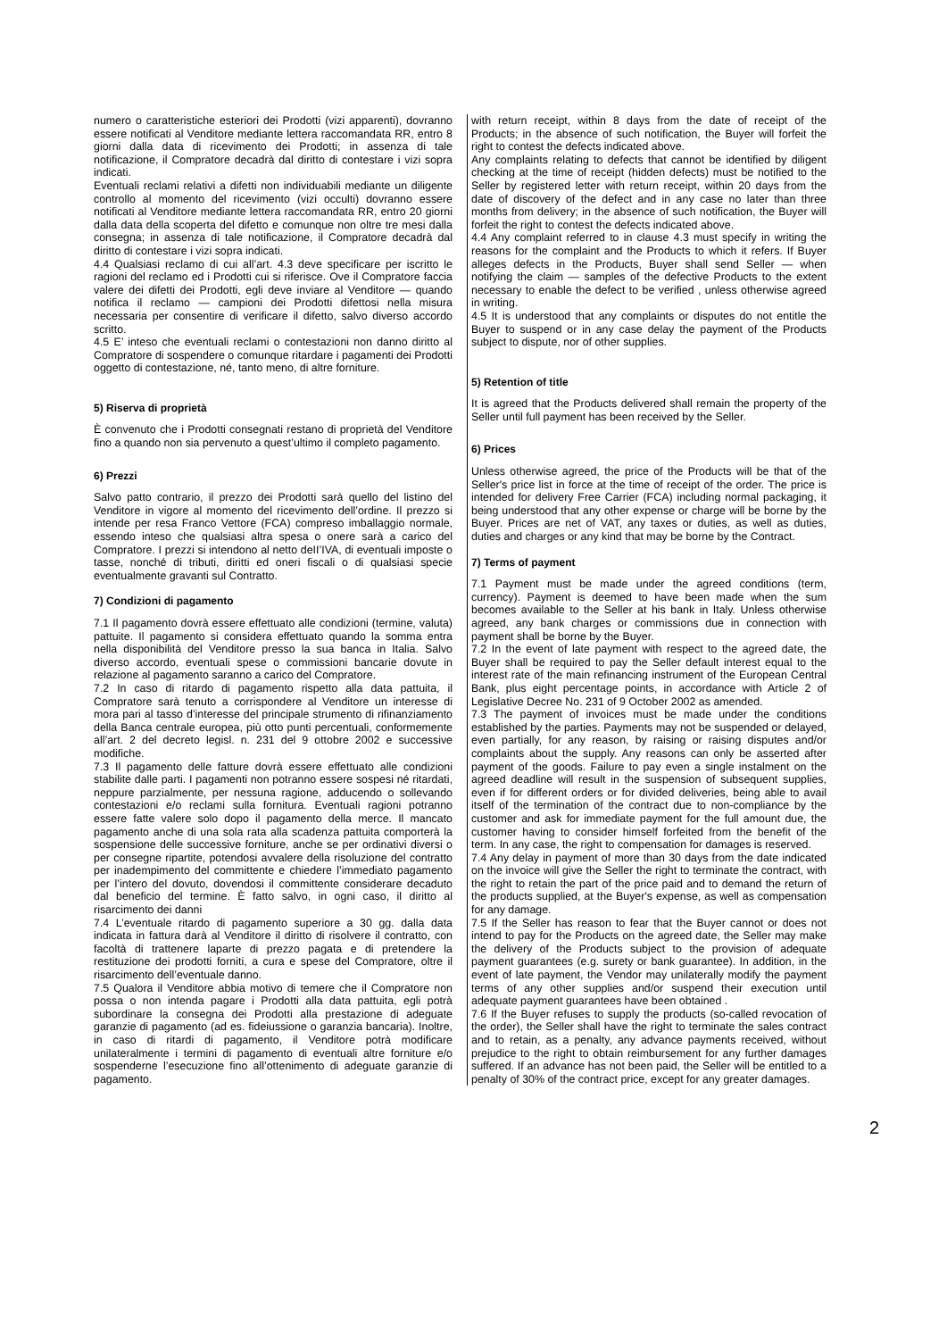numero o caratteristiche esteriori dei Prodotti (vizi apparenti), dovranno essere notificati al Venditore mediante lettera raccomandata RR, entro 8 giorni dalla data di ricevimento dei Prodotti; in assenza di tale notificazione, il Compratore decadrà dal diritto di contestare i vizi sopra indicati.
Eventuali reclami relativi a difetti non individuabili mediante un diligente controllo al momento del ricevimento (vizi occulti) dovranno essere notificati al Venditore mediante lettera raccomandata RR, entro 20 giorni dalla data della scoperta del difetto e comunque non oltre tre mesi dalla consegna; in assenza di tale notificazione, il Compratore decadrà dal diritto di contestare i vizi sopra indicati.
4.4 Qualsiasi reclamo di cui all’art. 4.3 deve specificare per iscritto le ragioni del reclamo ed i Prodotti cui si riferisce. Ove il Compratore faccia valere dei difetti dei Prodotti, egli deve inviare al Venditore — quando notifica il reclamo — campioni dei Prodotti difettosi nella misura necessaria per consentire di verificare il difetto, salvo diverso accordo scritto.
4.5 E’ inteso che eventuali reclami o contestazioni non danno diritto al Compratore di sospendere o comunque ritardare i pagamenti dei Prodotti oggetto di contestazione, né, tanto meno, di altre forniture.
5) Riserva di proprietà
È convenuto che i Prodotti consegnati restano di proprietà del Venditore fino a quando non sia pervenuto a quest’ultimo il completo pagamento.
6) Prezzi
Salvo patto contrario, il prezzo dei Prodotti sarà quello del listino del Venditore in vigore al momento del ricevimento dell’ordine. Il prezzo si intende per resa Franco Vettore (FCA) compreso imballaggio normale, essendo inteso che qualsiasi altra spesa o onere sarà a carico del Compratore. I prezzi si intendono al netto deII’IVA, di eventuali imposte o tasse, nonché di tributi, diritti ed oneri fiscali o di qualsiasi specie eventualmente gravanti sul Contratto.
7) Condizioni di pagamento
7.1 Il pagamento dovrà essere effettuato alle condizioni (termine, valuta) pattuite. Il pagamento si considera effettuato quando la somma entra nella disponibilità del Venditore presso la sua banca in Italia. Salvo diverso accordo, eventuali spese o commissioni bancarie dovute in relazione al pagamento saranno a carico del Compratore.
7.2 In caso di ritardo di pagamento rispetto alla data pattuita, il Compratore sarà tenuto a corrispondere al Venditore un interesse di mora pari al tasso d’interesse del principale strumento di rifinanziamento della Banca centrale europea, più otto punti percentuali, conformemente all’art. 2 del decreto legisl. n. 231 del 9 ottobre 2002 e successive modifiche.
7.3 Il pagamento delle fatture dovrà essere effettuato alle condizioni stabilite dalle parti. I pagamenti non potranno essere sospesi né ritardati, neppure parzialmente, per nessuna ragione, adducendo o sollevando contestazioni e/o reclami sulla fornitura. Eventuali ragioni potranno essere fatte valere solo dopo il pagamento della merce. Il mancato pagamento anche di una sola rata alla scadenza pattuita comporterà la sospensione delle successive forniture, anche se per ordinativi diversi o per consegne ripartite, potendosi avvalere della risoluzione del contratto per inadempimento del committente e chiedere l’immediato pagamento per l’intero del dovuto, dovendosi il committente considerare decaduto dal beneficio del termine. È fatto salvo, in ogni caso, il diritto al risarcimento dei danni
7.4 L’eventuale ritardo di pagamento superiore a 30 gg. dalla data indicata in fattura darà al Venditore il diritto di risolvere il contratto, con facoltà di trattenere laparte di prezzo pagata e di pretendere la restituzione dei prodotti forniti, a cura e spese del Compratore, oltre il risarcimento dell’eventuale danno.
7.5 Qualora il Venditore abbia motivo di temere che il Compratore non possa o non intenda pagare i Prodotti alla data pattuita, egli potrà subordinare la consegna dei Prodotti alla prestazione di adeguate garanzie di pagamento (ad es. fideiussione o garanzia bancaria). Inoltre, in caso di ritardi di pagamento, il Venditore potrà modificare unilateralmente i termini di pagamento di eventuali altre forniture e/o sospenderne l’esecuzione fino all’ottenimento di adeguate garanzie di pagamento.
with return receipt, within 8 days from the date of receipt of the Products; in the absence of such notification, the Buyer will forfeit the right to contest the defects indicated above.
Any complaints relating to defects that cannot be identified by diligent checking at the time of receipt (hidden defects) must be notified to the Seller by registered letter with return receipt, within 20 days from the date of discovery of the defect and in any case no later than three months from delivery; in the absence of such notification, the Buyer will forfeit the right to contest the defects indicated above.
4.4 Any complaint referred to in clause 4.3 must specify in writing the reasons for the complaint and the Products to which it refers. If Buyer alleges defects in the Products, Buyer shall send Seller — when notifying the claim — samples of the defective Products to the extent necessary to enable the defect to be verified , unless otherwise agreed in writing.
4.5 It is understood that any complaints or disputes do not entitle the Buyer to suspend or in any case delay the payment of the Products subject to dispute, nor of other supplies.
5) Retention of title
It is agreed that the Products delivered shall remain the property of the Seller until full payment has been received by the Seller.
6) Prices
Unless otherwise agreed, the price of the Products will be that of the Seller's price list in force at the time of receipt of the order. The price is intended for delivery Free Carrier (FCA) including normal packaging, it being understood that any other expense or charge will be borne by the Buyer. Prices are net of VAT, any taxes or duties, as well as duties, duties and charges or any kind that may be borne by the Contract.
7) Terms of payment
7.1 Payment must be made under the agreed conditions (term, currency). Payment is deemed to have been made when the sum becomes available to the Seller at his bank in Italy. Unless otherwise agreed, any bank charges or commissions due in connection with payment shall be borne by the Buyer.
7.2 In the event of late payment with respect to the agreed date, the Buyer shall be required to pay the Seller default interest equal to the interest rate of the main refinancing instrument of the European Central Bank, plus eight percentage points, in accordance with Article 2 of Legislative Decree No. 231 of 9 October 2002 as amended.
7.3 The payment of invoices must be made under the conditions established by the parties. Payments may not be suspended or delayed, even partially, for any reason, by raising or raising disputes and/or complaints about the supply. Any reasons can only be asserted after payment of the goods. Failure to pay even a single instalment on the agreed deadline will result in the suspension of subsequent supplies, even if for different orders or for divided deliveries, being able to avail itself of the termination of the contract due to non-compliance by the customer and ask for immediate payment for the full amount due, the customer having to consider himself forfeited from the benefit of the term. In any case, the right to compensation for damages is reserved.
7.4 Any delay in payment of more than 30 days from the date indicated on the invoice will give the Seller the right to terminate the contract, with the right to retain the part of the price paid and to demand the return of the products supplied, at the Buyer's expense, as well as compensation for any damage.
7.5 If the Seller has reason to fear that the Buyer cannot or does not intend to pay for the Products on the agreed date, the Seller may make the delivery of the Products subject to the provision of adequate payment guarantees (e.g. surety or bank guarantee). In addition, in the event of late payment, the Vendor may unilaterally modify the payment terms of any other supplies and/or suspend their execution until adequate payment guarantees have been obtained .
7.6 If the Buyer refuses to supply the products (so-called revocation of the order), the Seller shall have the right to terminate the sales contract and to retain, as a penalty, any advance payments received, without prejudice to the right to obtain reimbursement for any further damages suffered. If an advance has not been paid, the Seller will be entitled to a penalty of 30% of the contract price, except for any greater damages.
2